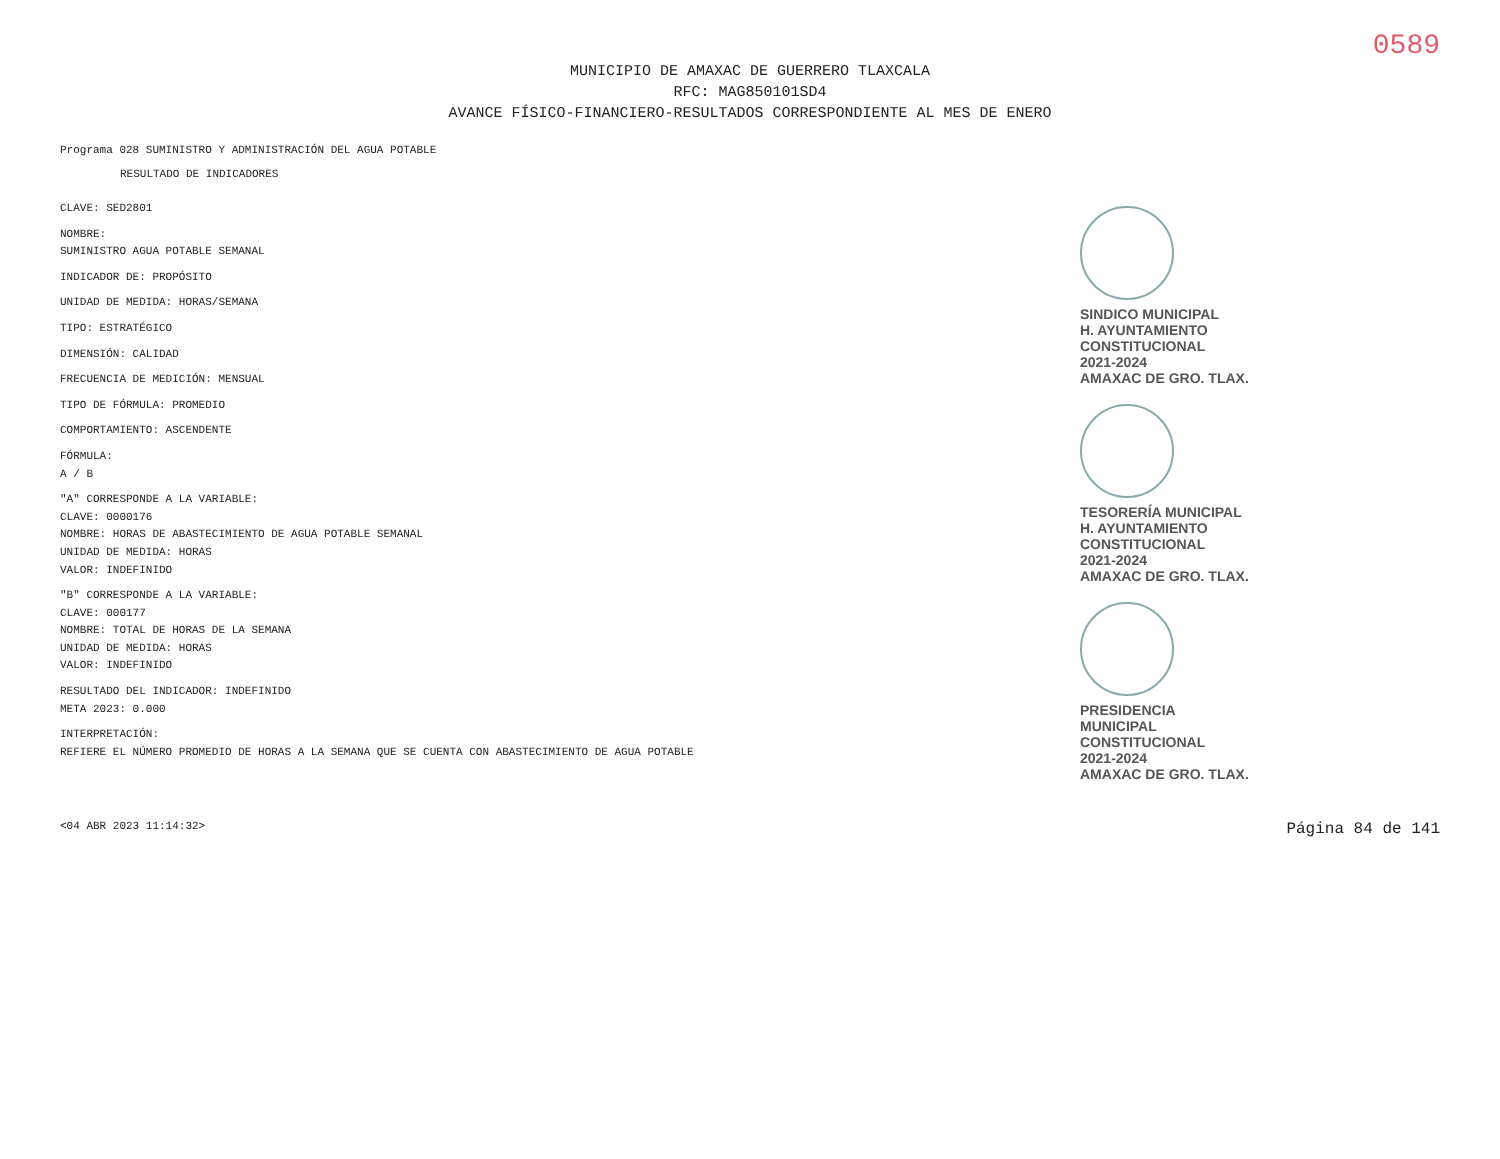0589
MUNICIPIO DE AMAXAC DE GUERRERO TLAXCALA
RFC: MAG850101SD4
AVANCE FÍSICO-FINANCIERO-RESULTADOS CORRESPONDIENTE AL MES DE ENERO
Programa 028 SUMINISTRO Y ADMINISTRACIÓN DEL AGUA POTABLE
RESULTADO DE INDICADORES
CLAVE: SED2801
NOMBRE:
SUMINISTRO AGUA POTABLE SEMANAL
INDICADOR DE: PROPÓSITO
UNIDAD DE MEDIDA: HORAS/SEMANA
TIPO: ESTRATÉGICO
DIMENSIÓN: CALIDAD
FRECUENCIA DE MEDICIÓN: MENSUAL
TIPO DE FÓRMULA: PROMEDIO
COMPORTAMIENTO: ASCENDENTE
FÓRMULA:
A / B
"A" CORRESPONDE A LA VARIABLE:
CLAVE: 0000176
NOMBRE: HORAS DE ABASTECIMIENTO DE AGUA POTABLE SEMANAL
UNIDAD DE MEDIDA: HORAS
VALOR: INDEFINIDO
"B" CORRESPONDE A LA VARIABLE:
CLAVE: 000177
NOMBRE: TOTAL DE HORAS DE LA SEMANA
UNIDAD DE MEDIDA: HORAS
VALOR: INDEFINIDO
RESULTADO DEL INDICADOR: INDEFINIDO
META 2023: 0.000
INTERPRETACIÓN:
REFIERE EL NÚMERO PROMEDIO DE HORAS A LA SEMANA QUE SE CUENTA CON ABASTECIMIENTO DE AGUA POTABLE
SINDICO MUNICIPAL
H. AYUNTAMIENTO
CONSTITUCIONAL
2021-2024
AMAXAC DE GRO. TLAX.
TESORERÍA MUNICIPAL
H. AYUNTAMIENTO
CONSTITUCIONAL
2021-2024
AMAXAC DE GRO. TLAX.
PRESIDENCIA
MUNICIPAL
CONSTITUCIONAL
2021-2024
AMAXAC DE GRO. TLAX.
<04 ABR 2023 11:14:32> Página 84 de 141